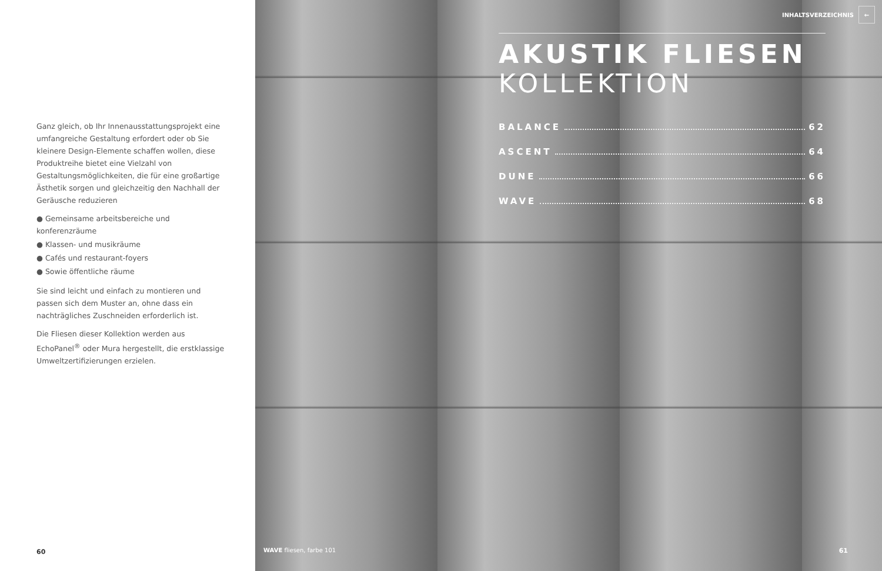Ganz gleich, ob Ihr Innenausstattungsprojekt eine umfangreiche Gestaltung erfordert oder ob Sie kleinere Design-Elemente schaffen wollen, diese Produktreihe bietet eine Vielzahl von Gestaltungsmöglichkeiten, die für eine großartige Ästhetik sorgen und gleichzeitig den Nachhall der Geräusche reduzieren
● Gemeinsame arbeitsbereiche und konferenzräume
● Klassen- und musikräume
● Cafés und restaurant-foyers
● Sowie öffentliche räume
Sie sind leicht und einfach zu montieren und passen sich dem Muster an, ohne dass ein nachträgliches Zuschneiden erforderlich ist.
Die Fliesen dieser Kollektion werden aus EchoPanel<sup>®</sup> oder Mura hergestellt, die erstklassige Umweltzertifizierungen erzielen.
60
INHALTSVERZEICHNIS ←
AKUSTIK FLIESEN
KOLLEKTION
BALANCE 62
ASCENT 64
DUNE 66
WAVE 68
WAVE fliesen, farbe 101 61